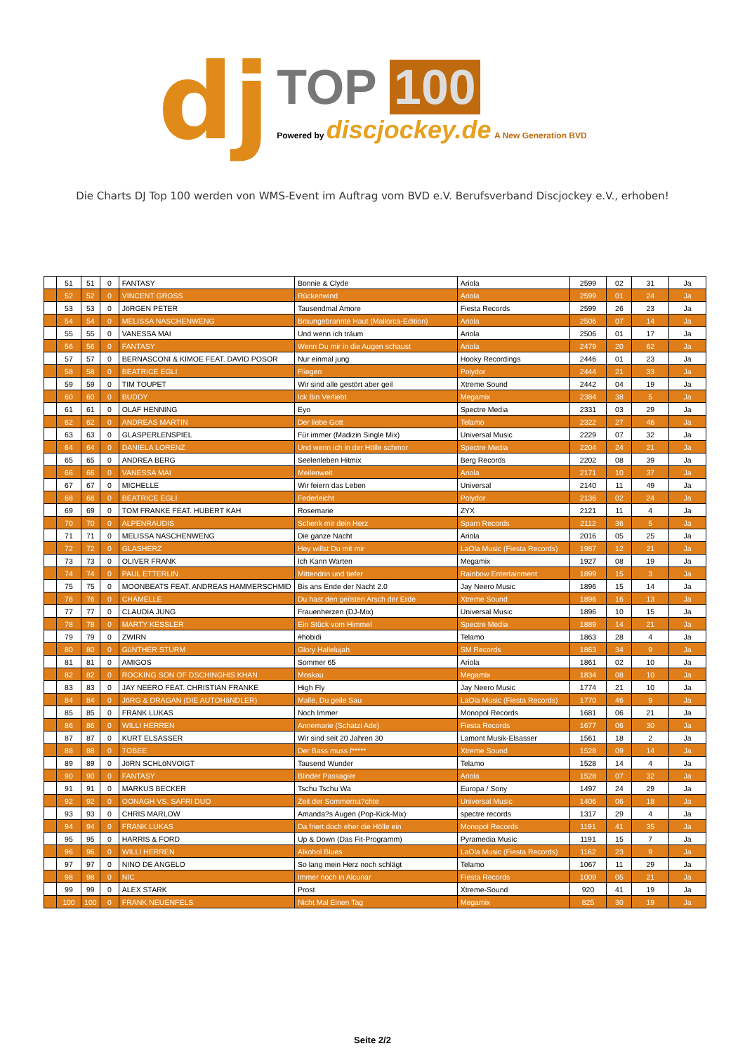dj
TOP 100
Powered by discjockey.de A New Generation BVD
Die Charts DJ Top 100 werden von WMS-Event im Auftrag vom BVD e.V. Berufsverband Discjockey e.V., erhoben!
| | 51 | 51 | 0 | FANTASY | Bonnie & Clyde | Ariola | 2599 | 02 | 31 | Ja |
| | 52 | 52 | 0 | VINCENT GROSS | Rückenwind | Ariola | 2599 | 01 | 24 | Ja |
| | 53 | 53 | 0 | JöRGEN PETER | Tausendmal Amore | Fiesta Records | 2599 | 26 | 23 | Ja |
| | 54 | 54 | 0 | MELISSA NASCHENWENG | Braungebrannte Haut (Mallorca-Edition) | Ariola | 2506 | 07 | 14 | Ja |
| | 55 | 55 | 0 | VANESSA MAI | Und wenn ich träum | Ariola | 2506 | 01 | 17 | Ja |
| | 56 | 56 | 0 | FANTASY | Wenn Du mir in die Augen schaust | Ariola | 2479 | 20 | 62 | Ja |
| | 57 | 57 | 0 | BERNASCONI & KIMOE FEAT. DAVID POSOR | Nur einmal jung | Hooky Recordings | 2446 | 01 | 23 | Ja |
| | 58 | 58 | 0 | BEATRICE EGLI | Fliegen | Polydor | 2444 | 21 | 33 | Ja |
| | 59 | 59 | 0 | TIM TOUPET | Wir sind alle gestört aber geil | Xtreme Sound | 2442 | 04 | 19 | Ja |
| | 60 | 60 | 0 | BUDDY | Ick Bin Verliebt | Megamix | 2384 | 38 | 5 | Ja |
| | 61 | 61 | 0 | OLAF HENNING | Eyo | Spectre Media | 2331 | 03 | 29 | Ja |
| | 62 | 62 | 0 | ANDREAS MARTIN | Der liebe Gott | Telamo | 2322 | 27 | 46 | Ja |
| | 63 | 63 | 0 | GLASPERLENSPIEL | Für immer (Madizin Single Mix) | Universal Music | 2229 | 07 | 32 | Ja |
| | 64 | 64 | 0 | DANIELA LORENZ | Und wenn ich in der Hölle schmor | Spectre Media | 2204 | 24 | 21 | Ja |
| | 65 | 65 | 0 | ANDREA BERG | Seelenleben Hitmix | Berg Records | 2202 | 08 | 39 | Ja |
| | 66 | 66 | 0 | VANESSA MAI | Meilenweit | Ariola | 2171 | 10 | 37 | Ja |
| | 67 | 67 | 0 | MICHELLE | Wir feiern das Leben | Universal | 2140 | 11 | 49 | Ja |
| | 68 | 68 | 0 | BEATRICE EGLI | Federleicht | Polydor | 2136 | 02 | 24 | Ja |
| | 69 | 69 | 0 | TOM FRANKE FEAT. HUBERT KAH | Rosemarie | ZYX | 2121 | 11 | 4 | Ja |
| | 70 | 70 | 0 | ALPENRAUDIS | Schenk mir dein Herz | Sparn Records | 2112 | 36 | 5 | Ja |
| | 71 | 71 | 0 | MELISSA NASCHENWENG | Die ganze Nacht | Ariola | 2016 | 05 | 25 | Ja |
| | 72 | 72 | 0 | GLASHERZ | Hey willst Du mit mir | LaOla Music (Fiesta Records) | 1987 | 12 | 21 | Ja |
| | 73 | 73 | 0 | OLIVER FRANK | Ich Kann Warten | Megamix | 1927 | 08 | 19 | Ja |
| | 74 | 74 | 0 | PAUL ETTERLIN | Mittendrin und tiefer | Rainbow Entertainment | 1899 | 15 | 3 | Ja |
| | 75 | 75 | 0 | MOONBEATS FEAT. ANDREAS HAMMERSCHMID | Bis ans Ende der Nacht 2.0 | Jay Neero Music | 1896 | 15 | 14 | Ja |
| | 76 | 76 | 0 | CHAMELLE | Du hast den geilsten Arsch der Erde | Xtreme Sound | 1896 | 16 | 13 | Ja |
| | 77 | 77 | 0 | CLAUDIA JUNG | Frauenherzen (DJ-Mix) | Universal Music | 1896 | 10 | 15 | Ja |
| | 78 | 78 | 0 | MARTY KESSLER | Ein Stück vom Himmel | Spectre Media | 1889 | 14 | 21 | Ja |
| | 79 | 79 | 0 | ZWIRN | #hobidi | Telamo | 1863 | 28 | 4 | Ja |
| | 80 | 80 | 0 | GüNTHER STURM | Glory Hallelujah | SM Records | 1863 | 34 | 9 | Ja |
| | 81 | 81 | 0 | AMIGOS | Sommer 65 | Ariola | 1861 | 02 | 10 | Ja |
| | 82 | 82 | 0 | ROCKING SON OF DSCHINGHIS KHAN | Moskau | Megamix | 1834 | 08 | 10 | Ja |
| | 83 | 83 | 0 | JAY NEERO FEAT. CHRISTIAN FRANKE | High Fly | Jay Neero Music | 1774 | 21 | 10 | Ja |
| | 84 | 84 | 0 | JöRG & DRAGAN (DIE AUTOHäNDLER) | Malle, Du geile Sau | LaOla Music (Fiesta Records) | 1770 | 46 | 9 | Ja |
| | 85 | 85 | 0 | FRANK LUKAS | Noch Immer | Monopol Records | 1681 | 06 | 21 | Ja |
| | 86 | 86 | 0 | WILLI HERREN | Annemarie (Schatzi Ade) | Fiesta Records | 1677 | 06 | 30 | Ja |
| | 87 | 87 | 0 | KURT ELSASSER | Wir sind seit 20 Jahren 30 | Lamont Musik-Elsasser | 1561 | 18 | 2 | Ja |
| | 88 | 88 | 0 | TOBEE | Der Bass muss f***** | Xtreme Sound | 1528 | 09 | 14 | Ja |
| | 89 | 89 | 0 | JöRN SCHLöNVOIGT | Tausend Wunder | Telamo | 1528 | 14 | 4 | Ja |
| | 90 | 90 | 0 | FANTASY | Blinder Passagier | Ariola | 1528 | 07 | 32 | Ja |
| | 91 | 91 | 0 | MARKUS BECKER | Tschu Tschu Wa | Europa / Sony | 1497 | 24 | 29 | Ja |
| | 92 | 92 | 0 | OONAGH VS. SAFRI DUO | Zeit der Sommerna?chte | Universal Music | 1406 | 06 | 18 | Ja |
| | 93 | 93 | 0 | CHRIS MARLOW | Amanda?s Augen (Pop-Kick-Mix) | spectre records | 1317 | 29 | 4 | Ja |
| | 94 | 94 | 0 | FRANK LUKAS | Da friert doch eher die Hölle ein | Monopol Records | 1191 | 41 | 35 | Ja |
| | 95 | 95 | 0 | HARRIS & FORD | Up & Down (Das Fit-Programm) | Pyramedia Music | 1191 | 15 | 7 | Ja |
| | 96 | 96 | 0 | WILLI HERREN | Alkohol Blues | LaOla Music (Fiesta Records) | 1162 | 23 | 9 | Ja |
| | 97 | 97 | 0 | NINO DE ANGELO | So lang mein Herz noch schlägt | Telamo | 1067 | 11 | 29 | Ja |
| | 98 | 98 | 0 | NIC | Immer noch in Alcunar | Fiesta Records | 1009 | 05 | 21 | Ja |
| | 99 | 99 | 0 | ALEX STARK | Prost | Xtreme-Sound | 920 | 41 | 19 | Ja |
| | 100 | 100 | 0 | FRANK NEUENFELS | Nicht Mal Einen Tag | Megamix | 825 | 30 | 19 | Ja |
Seite 2/2